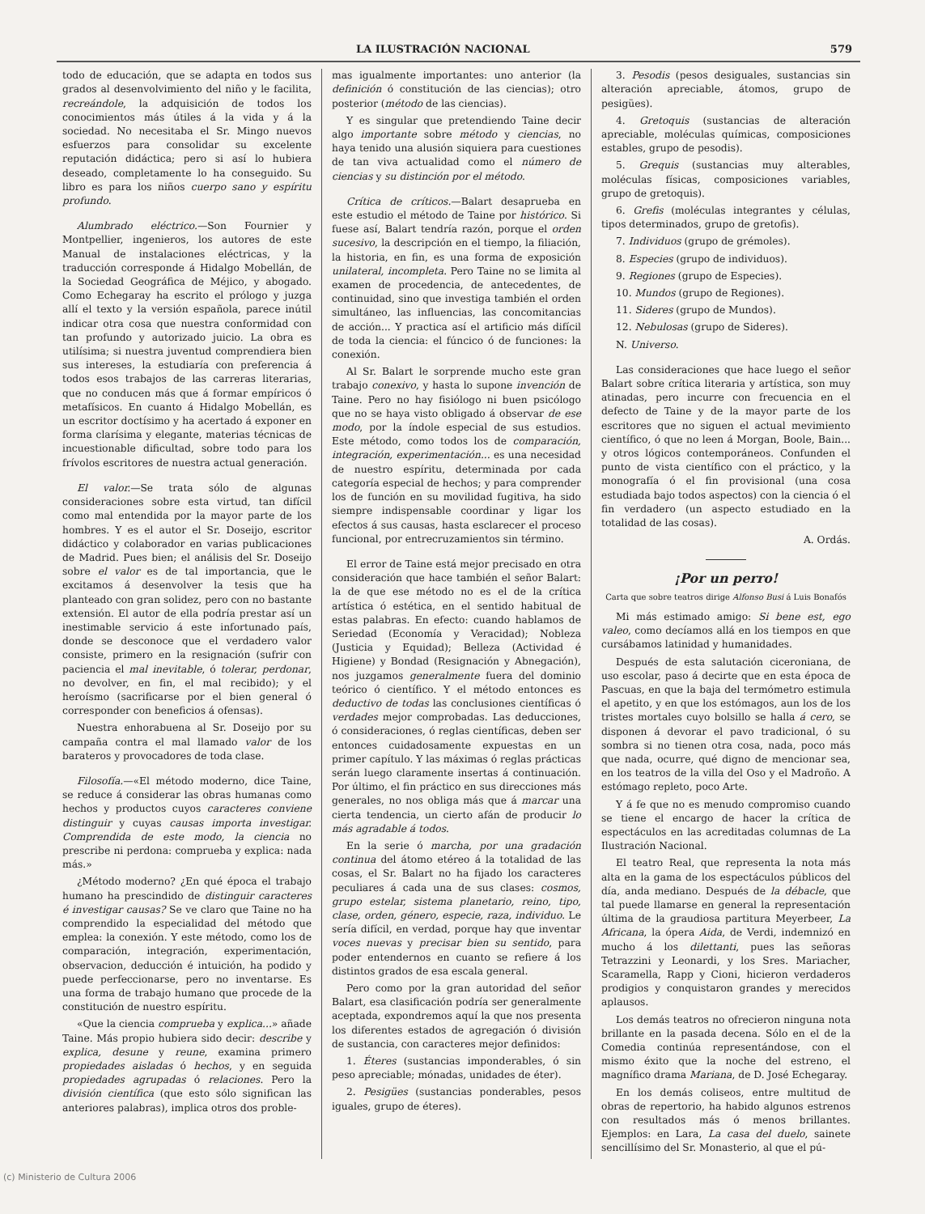LA ILUSTRACIÓN NACIONAL 579
todo de educación, que se adapta en todos sus grados al desenvolvimiento del niño y le facilita, recreándole, la adquisición de todos los conocimientos más útiles á la vida y á la sociedad. No necesitaba el Sr. Mingo nuevos esfuerzos para consolidar su excelente reputación didáctica; pero si así lo hubiera deseado, completamente lo ha conseguido. Su libro es para los niños cuerpo sano y espíritu profundo.
Alumbrado eléctrico.—Son Fournier y Montpellier, ingenieros, los autores de este Manual de instalaciones eléctricas, y la traducción corresponde á Hidalgo Mobellán, de la Sociedad Geográfica de Méjico, y abogado. Como Echegaray ha escrito el prólogo y juzga allí el texto y la versión española, parece inútil indicar otra cosa que nuestra conformidad con tan profundo y autorizado juicio. La obra es utilísima; si nuestra juventud comprendiera bien sus intereses, la estudiaría con preferencia á todos esos trabajos de las carreras literarias, que no conducen más que á formar empíricos ó metafísicos. En cuanto á Hidalgo Mobellán, es un escritor doctísimo y ha acertado á exponer en forma clarísima y elegante, materias técnicas de incuestionable dificultad, sobre todo para los frívolos escritores de nuestra actual generación.
El valor.—Se trata sólo de algunas consideraciones sobre esta virtud, tan difícil como mal entendida por la mayor parte de los hombres. Y es el autor el Sr. Doseijo, escritor didáctico y colaborador en varias publicaciones de Madrid. Pues bien; el análisis del Sr. Doseijo sobre el valor es de tal importancia, que le excitamos á desenvolver la tesis que ha planteado con gran solidez, pero con no bastante extensión. El autor de ella podría prestar así un inestimable servicio á este infortunado país, donde se desconoce que el verdadero valor consiste, primero en la resignación (sufrir con paciencia el mal inevitable, ó tolerar, perdonar, no devolver, en fin, el mal recibido); y el heroísmo (sacrificarse por el bien general ó corresponder con beneficios á ofensas).
Nuestra enhorabuena al Sr. Doseijo por su campaña contra el mal llamado valor de los barateros y provocadores de toda clase.
Filosofía.—«El método moderno, dice Taine, se reduce á considerar las obras humanas como hechos y productos cuyos caracteres conviene distinguir y cuyas causas importa investigar. Comprendida de este modo, la ciencia no prescribe ni perdona: comprueba y explica: nada más.»
¿Método moderno? ¿En qué época el trabajo humano ha prescindido de distinguir caracteres é investigar causas? Se ve claro que Taine no ha comprendido la especialidad del método que emplea: la conexión. Y este método, como los de comparación, integración, experimentación, observacion, deducción é intuición, ha podido y puede perfeccionarse, pero no inventarse. Es una forma de trabajo humano que procede de la constitución de nuestro espíritu.
«Que la ciencia comprueba y explica...» añade Taine. Más propio hubiera sido decir: describe y explica, desune y reune, examina primero propiedades aisladas ó hechos, y en seguida propiedades agrupadas ó relaciones. Pero la división científica (que esto sólo significan las anteriores palabras), implica otros dos proble-
mas igualmente importantes: uno anterior (la definición ó constitución de las ciencias); otro posterior (método de las ciencias).
Y es singular que pretendiendo Taine decir algo importante sobre método y ciencias, no haya tenido una alusión siquiera para cuestiones de tan viva actualidad como el número de ciencias y su distinción por el método.
Crítica de críticos.—Balart desaprueba en este estudio el método de Taine por histórico. Si fuese así, Balart tendría razón, porque el orden sucesivo, la descripción en el tiempo, la filiación, la historia, en fin, es una forma de exposición unilateral, incompleta. Pero Taine no se limita al examen de procedencia, de antecedentes, de continuidad, sino que investiga también el orden simultáneo, las influencias, las concomitancias de acción... Y practica así el artificio más difícil de toda la ciencia: el fúncico ó de funciones: la conexión.
Al Sr. Balart le sorprende mucho este gran trabajo conexivo, y hasta lo supone invención de Taine. Pero no hay fisiólogo ni buen psicólogo que no se haya visto obligado á observar de ese modo, por la índole especial de sus estudios. Este método, como todos los de comparación, integración, experimentación... es una necesidad de nuestro espíritu, determinada por cada categoría especial de hechos; y para comprender los de función en su movilidad fugitiva, ha sido siempre indispensable coordinar y ligar los efectos á sus causas, hasta esclarecer el proceso funcional, por entrecruzamientos sin término.
El error de Taine está mejor precisado en otra consideración que hace también el señor Balart: la de que ese método no es el de la crítica artística ó estética, en el sentido habitual de estas palabras. En efecto: cuando hablamos de Seriedad (Economía y Veracidad); Nobleza (Justicia y Equidad); Belleza (Actividad é Higiene) y Bondad (Resignación y Abnegación), nos juzgamos generalmente fuera del dominio teórico ó científico. Y el método entonces es deductivo de todas las conclusiones científicas ó verdades mejor comprobadas. Las deducciones, ó consideraciones, ó reglas científicas, deben ser entonces cuidadosamente expuestas en un primer capítulo. Y las máximas ó reglas prácticas serán luego claramente insertas á continuación. Por último, el fin práctico en sus direcciones más generales, no nos obliga más que á marcar una cierta tendencia, un cierto afán de producir lo más agradable á todos.
En la serie ó marcha, por una gradación continua del átomo etéreo á la totalidad de las cosas, el Sr. Balart no ha fijado los caracteres peculiares á cada una de sus clases: cosmos, grupo estelar, sistema planetario, reino, tipo, clase, orden, género, especie, raza, individuo. Le sería difícil, en verdad, porque hay que inventar voces nuevas y precisar bien su sentido, para poder entendernos en cuanto se refiere á los distintos grados de esa escala general.
Pero como por la gran autoridad del señor Balart, esa clasificación podría ser generalmente aceptada, expondremos aquí la que nos presenta los diferentes estados de agregación ó división de sustancia, con caracteres mejor definidos:
1. Éteres (sustancias imponderables, ó sin peso apreciable; mónadas, unidades de éter).
2. Pesigües (sustancias ponderables, pesos iguales, grupo de éteres).
3. Pesodis (pesos desiguales, sustancias sin alteración apreciable, átomos, grupo de pesigües).
4. Gretoquis (sustancias de alteración apreciable, moléculas químicas, composiciones estables, grupo de pesodis).
5. Grequis (sustancias muy alterables, moléculas físicas, composiciones variables, grupo de gretoquis).
6. Grefis (moléculas integrantes y células, tipos determinados, grupo de gretofis).
7. Individuos (grupo de grémoles).
8. Especies (grupo de individuos).
9. Regiones (grupo de Especies).
10. Mundos (grupo de Regiones).
11. Sideres (grupo de Mundos).
12. Nebulosas (grupo de Sideres).
N. Universo.
Las consideraciones que hace luego el señor Balart sobre crítica literaria y artística, son muy atinadas, pero incurre con frecuencia en el defecto de Taine y de la mayor parte de los escritores que no siguen el actual mevimiento científico, ó que no leen á Morgan, Boole, Bain... y otros lógicos contemporáneos. Confunden el punto de vista científico con el práctico, y la monografía ó el fin provisional (una cosa estudiada bajo todos aspectos) con la ciencia ó el fin verdadero (un aspecto estudiado en la totalidad de las cosas).
A. Ordás.
¡Por un perro!
Carta que sobre teatros dirige Alfonso Busi á Luis Bonafós
Mi más estimado amigo: Si bene est, ego valeo, como decíamos allá en los tiempos en que cursábamos latinidad y humanidades.
Después de esta salutación ciceroniana, de uso escolar, paso á decirte que en esta época de Pascuas, en que la baja del termómetro estimula el apetito, y en que los estómagos, aun los de los tristes mortales cuyo bolsillo se halla á cero, se disponen á devorar el pavo tradicional, ó su sombra si no tienen otra cosa, nada, poco más que nada, ocurre, qué digno de mencionar sea, en los teatros de la villa del Oso y el Madroño. A estómago repleto, poco Arte.
Y á fe que no es menudo compromiso cuando se tiene el encargo de hacer la crítica de espectáculos en las acreditadas columnas de La Ilustración Nacional.
El teatro Real, que representa la nota más alta en la gama de los espectáculos públicos del día, anda mediano. Después de la débacle, que tal puede llamarse en general la representación última de la graudiosa partitura Meyerbeer, La Africana, la ópera Aida, de Verdi, indemnizó en mucho á los dilettanti, pues las señoras Tetrazzini y Leonardi, y los Sres. Mariacher, Scaramella, Rapp y Cioni, hicieron verdaderos prodigios y conquistaron grandes y merecidos aplausos.
Los demás teatros no ofrecieron ninguna nota brillante en la pasada decena. Sólo en el de la Comedia continúa representándose, con el mismo éxito que la noche del estreno, el magnífico drama Mariana, de D. José Echegaray.
En los demás coliseos, entre multitud de obras de repertorio, ha habido algunos estrenos con resultados más ó menos brillantes. Ejemplos: en Lara, La casa del duelo, sainete sencillísimo del Sr. Monasterio, al que el pú-
(c) Ministerio de Cultura 2006